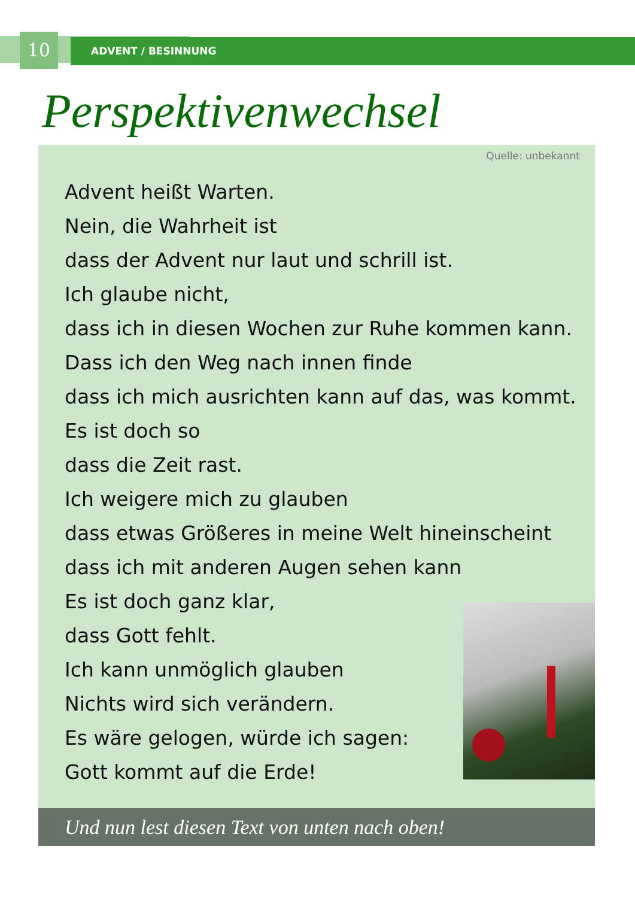10 ADVENT / BESINNUNG
Perspektivenwechsel
Quelle: unbekannt
Advent heißt Warten.
Nein, die Wahrheit ist
dass der Advent nur laut und schrill ist.
Ich glaube nicht,
dass ich in diesen Wochen zur Ruhe kommen kann.
Dass ich den Weg nach innen finde
dass ich mich ausrichten kann auf das, was kommt.
Es ist doch so
dass die Zeit rast.
Ich weigere mich zu glauben
dass etwas Größeres in meine Welt hineinscheint
dass ich mit anderen Augen sehen kann
Es ist doch ganz klar,
dass Gott fehlt.
Ich kann unmöglich glauben
Nichts wird sich verändern.
Es wäre gelogen, würde ich sagen:
Gott kommt auf die Erde!
Und nun lest diesen Text von unten nach oben!